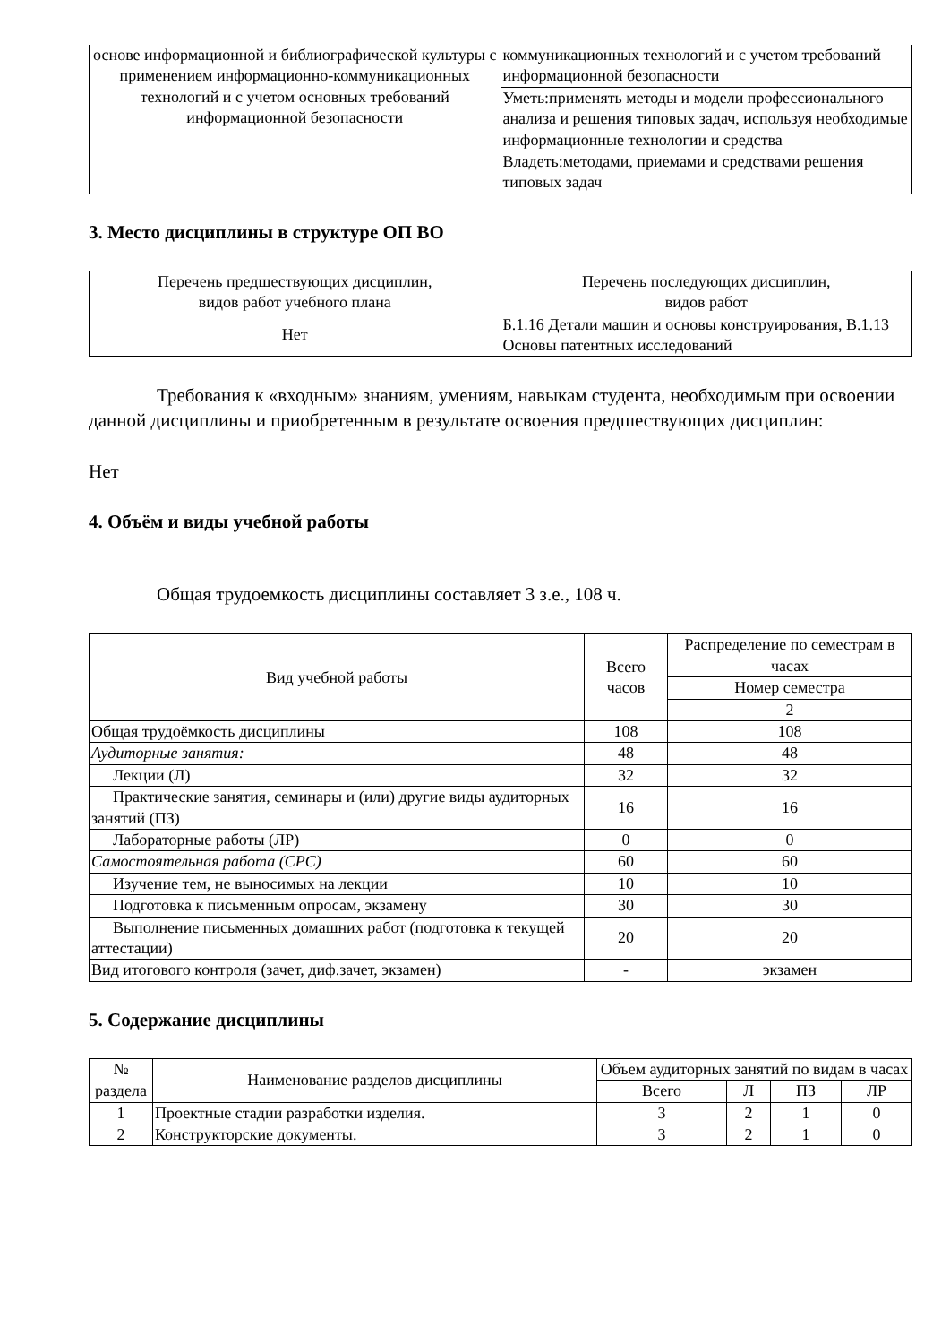| основе информационной и библиографической культуры с применением информационно-коммуникационных технологий и с учетом основных требований информационной безопасности | коммуникационных технологий и с учетом требований информационной безопасности |
| | Уметь:применять методы и модели профессионального анализа и решения типовых задач, используя необходимые информационные технологии и средства |
| | Владеть:методами, приемами и средствами решения типовых задач |
3. Место дисциплины в структуре ОП ВО
| Перечень предшествующих дисциплин, видов работ учебного плана | Перечень последующих дисциплин, видов работ |
| --- | --- |
| Нет | Б.1.16 Детали машин и основы конструирования, В.1.13 Основы патентных исследований |
Требования к «входным» знаниям, умениям, навыкам студента, необходимым при освоении данной дисциплины и приобретенным в результате освоения предшествующих дисциплин:
Нет
4. Объём и виды учебной работы
Общая трудоемкость дисциплины составляет 3 з.е., 108 ч.
| Вид учебной работы | Всего часов | Распределение по семестрам в часах |
| --- | --- | --- |
| | | Номер семестра |
| | | 2 |
| Общая трудоёмкость дисциплины | 108 | 108 |
| Аудиторные занятия: | 48 | 48 |
| Лекции (Л) | 32 | 32 |
| Практические занятия, семинары и (или) другие виды аудиторных занятий (ПЗ) | 16 | 16 |
| Лабораторные работы (ЛР) | 0 | 0 |
| Самостоятельная работа (СРС) | 60 | 60 |
| Изучение тем, не выносимых на лекции | 10 | 10 |
| Подготовка к письменным опросам, экзамену | 30 | 30 |
| Выполнение письменных домашних работ (подготовка к текущей аттестации) | 20 | 20 |
| Вид итогового контроля (зачет, диф.зачет, экзамен) | - | экзамен |
5. Содержание дисциплины
| № раздела | Наименование разделов дисциплины | Объем аудиторных занятий по видам в часах | | | |
| --- | --- | --- | --- | --- | --- |
| | | Всего | Л | ПЗ | ЛР |
| 1 | Проектные стадии разработки изделия. | 3 | 2 | 1 | 0 |
| 2 | Конструкторские документы. | 3 | 2 | 1 | 0 |